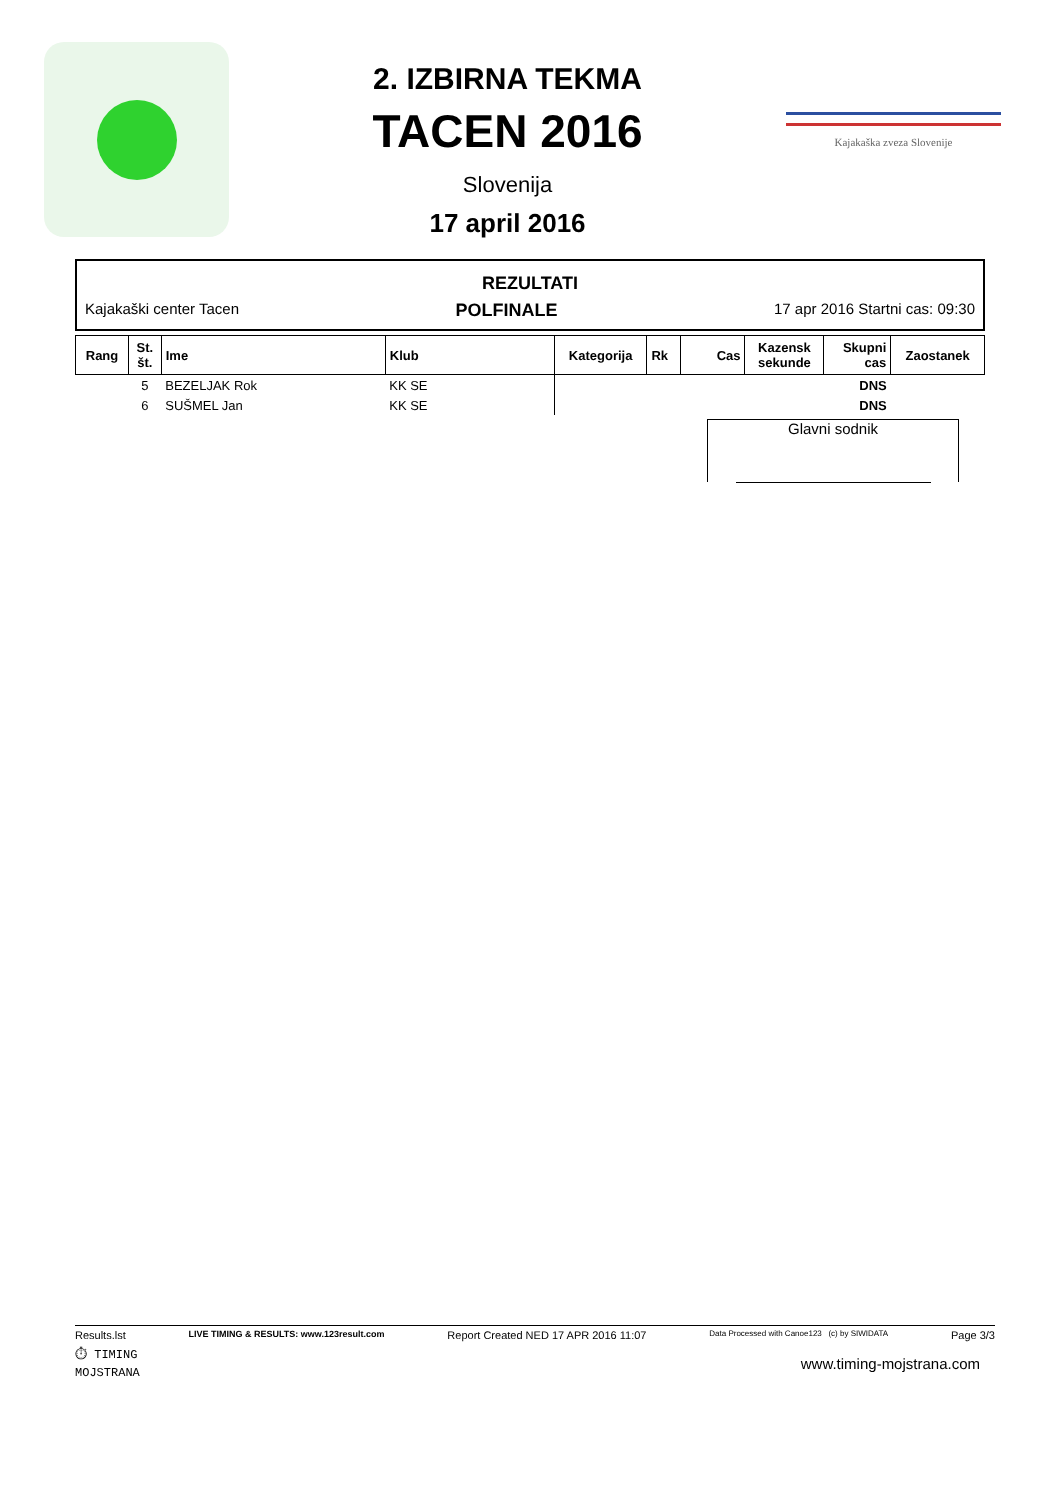2. IZBIRNA TEKMA
TACEN 2016
Slovenija
17 april 2016
Kajakaška zveza Slovenije
REZULTATI
Kajakaški center Tacen POLFINALE 17 apr 2016 Startni cas: 09:30
| Rang | St. št. | Ime | Klub | Kategorija | Rk | Cas | Kazensk sekunde | Skupni cas | Zaostanek |
| --- | --- | --- | --- | --- | --- | --- | --- | --- | --- |
| | 5 | BEZELJAK Rok | KK SE | | | | | DNS | |
| | 6 | SUŠMEL Jan | KK SE | | | | | DNS | |
Glavni sodnik
Results.lst LIVE TIMING & RESULTS: www.123result.com Report Created NED 17 APR 2016 11:07 Data Processed with Canoe123 (c) by SIWIDATA Page 3/3
⏱ TIMING
MOJSTRANA www.timing-mojstrana.com